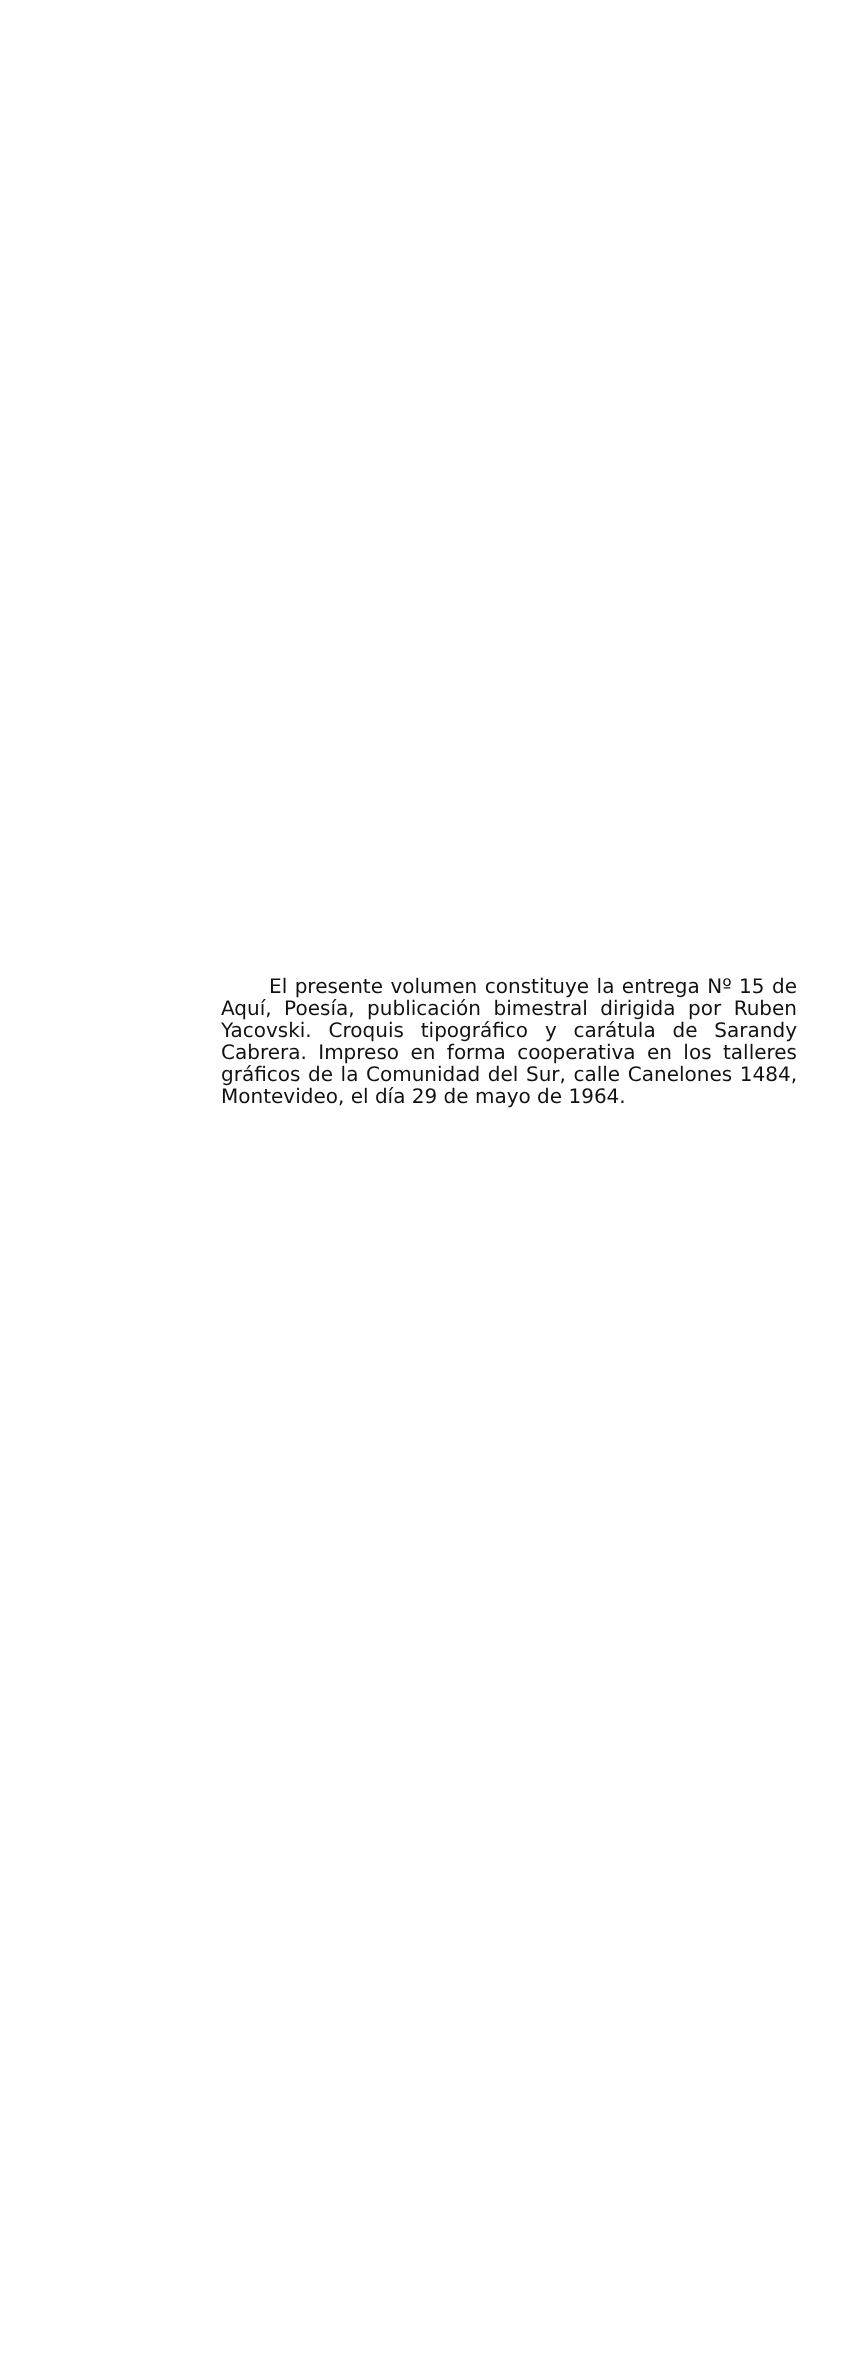El presente volumen constituye la entrega Nº 15 de Aquí, Poesía, publicación bimestral dirigida por Ruben Yacovski. Croquis tipográfico y carátula de Sarandy Cabrera. Impreso en forma cooperativa en los talleres gráficos de la Comunidad del Sur, calle Canelones 1484, Montevideo, el día 29 de mayo de 1964.